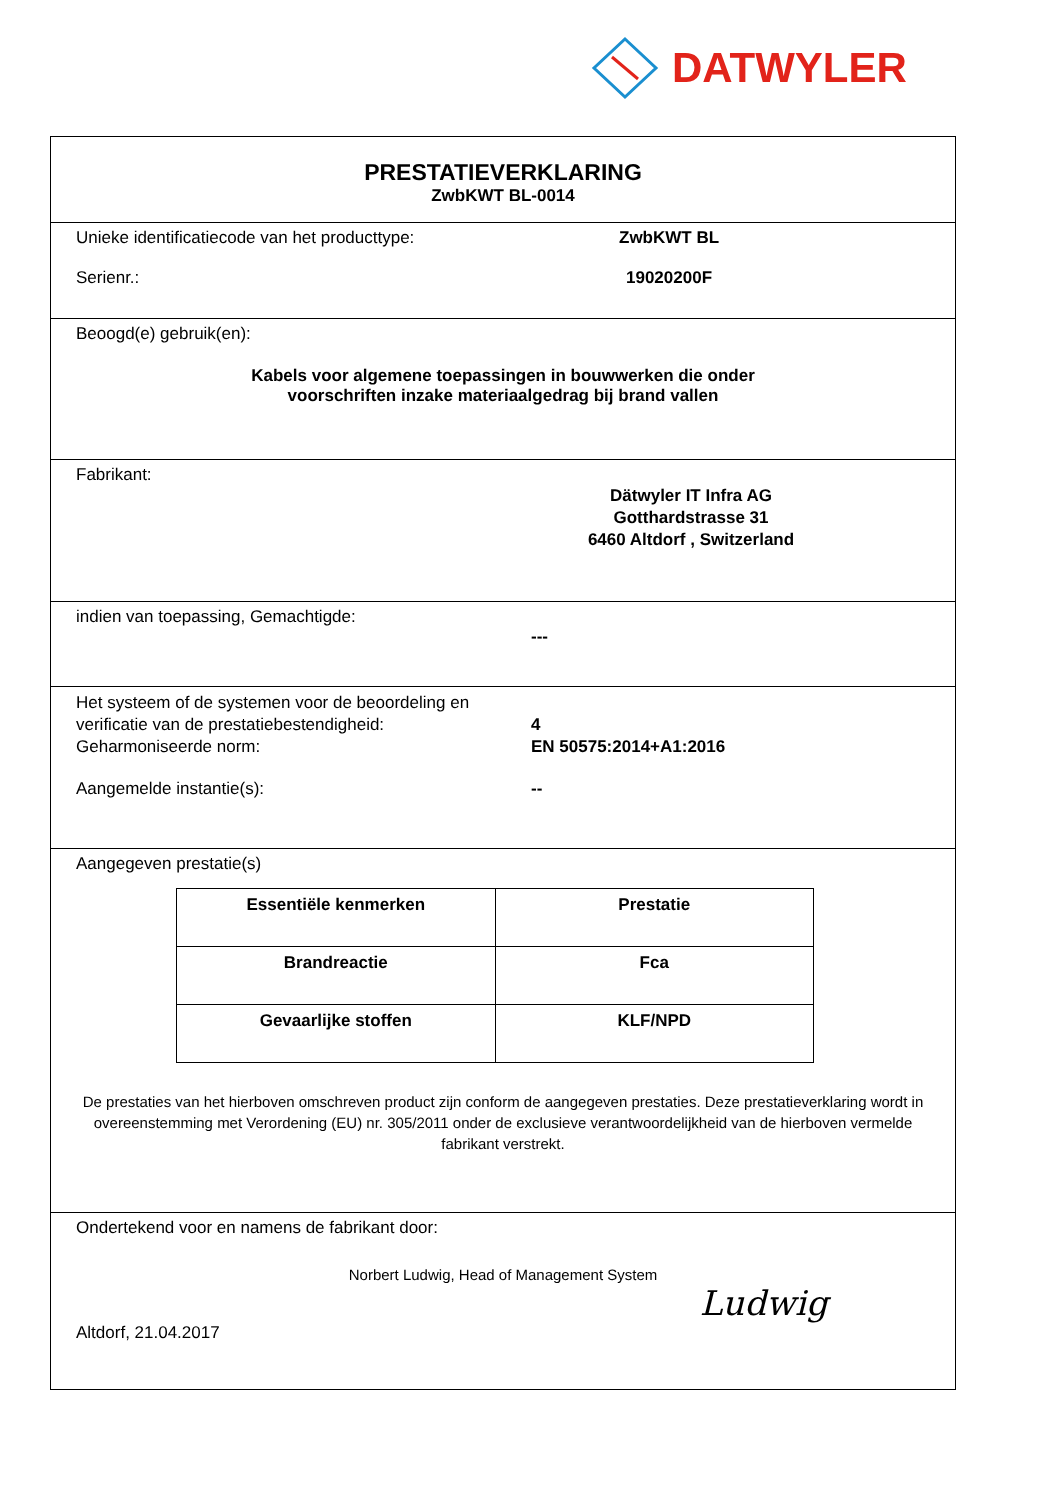DATWYLER
PRESTATIEVERKLARING
ZwbKWT BL-0014
Unieke identificatiecode van het producttype:
ZwbKWT BL
Serienr.: 19020200F
Beoogd(e) gebruik(en):
Kabels voor algemene toepassingen in bouwwerken die onder
voorschriften inzake materiaalgedrag bij brand vallen
Fabrikant:
Dätwyler IT Infra AG
Gotthardstrasse 31
6460 Altdorf , Switzerland
indien van toepassing, Gemachtigde:
---
Het systeem of de systemen voor de beoordeling en verificatie van de prestatiebestendigheid:
4
Geharmoniseerde norm: EN 50575:2014+A1:2016
Aangemelde instantie(s): --
Aangegeven prestatie(s)
| Essentiële kenmerken | Prestatie |
| --- | --- |
| Brandreactie | Fca |
| Gevaarlijke stoffen | KLF/NPD |
De prestaties van het hierboven omschreven product zijn conform de aangegeven prestaties. Deze prestatieverklaring wordt in overeenstemming met Verordening (EU) nr. 305/2011 onder de exclusieve verantwoordelijkheid van de hierboven vermelde fabrikant verstrekt.
Ondertekend voor en namens de fabrikant door:
Norbert Ludwig, Head of Management System
Altdorf, 21.04.2017
Ludwig